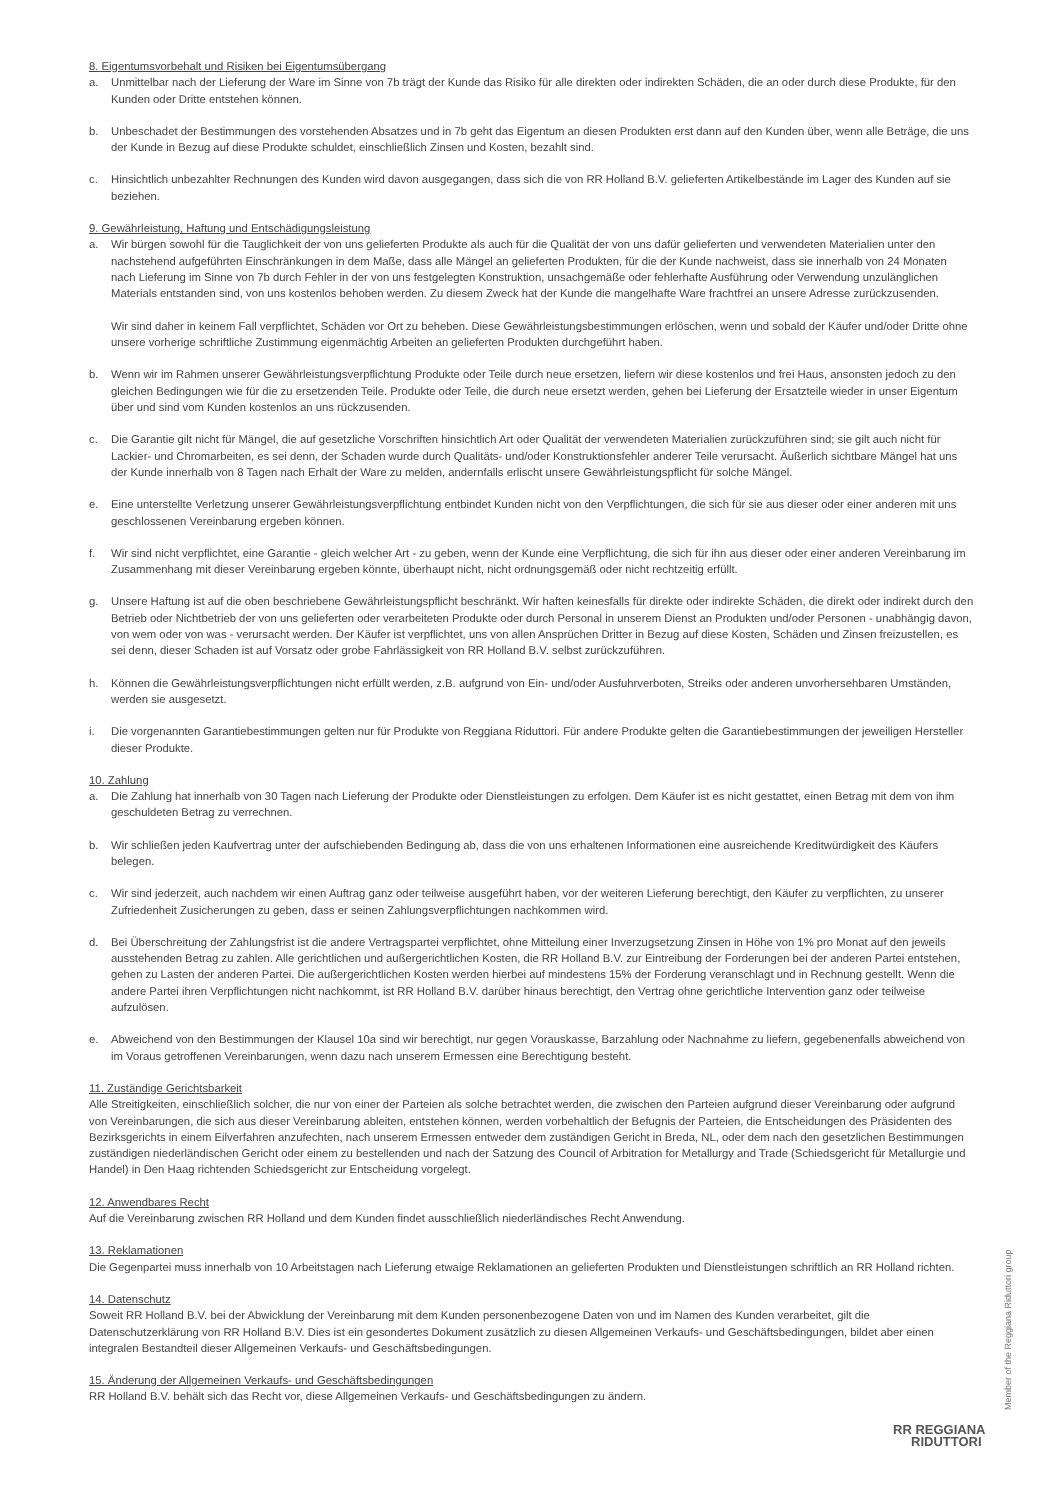8. Eigentumsvorbehalt und Risiken bei Eigentumsübergang
a. Unmittelbar nach der Lieferung der Ware im Sinne von 7b trägt der Kunde das Risiko für alle direkten oder indirekten Schäden, die an oder durch diese Produkte, für den Kunden oder Dritte entstehen können.
b. Unbeschadet der Bestimmungen des vorstehenden Absatzes und in 7b geht das Eigentum an diesen Produkten erst dann auf den Kunden über, wenn alle Beträge, die uns der Kunde in Bezug auf diese Produkte schuldet, einschließlich Zinsen und Kosten, bezahlt sind.
c. Hinsichtlich unbezahlter Rechnungen des Kunden wird davon ausgegangen, dass sich die von RR Holland B.V. gelieferten Artikelbestände im Lager des Kunden auf sie beziehen.
9. Gewährleistung, Haftung und Entschädigungsleistung
a. Wir bürgen sowohl für die Tauglichkeit der von uns gelieferten Produkte als auch für die Qualität der von uns dafür gelieferten und verwendeten Materialien unter den nachstehend aufgeführten Einschränkungen in dem Maße, dass alle Mängel an gelieferten Produkten, für die der Kunde nachweist, dass sie innerhalb von 24 Monaten nach Lieferung im Sinne von 7b durch Fehler in der von uns festgelegten Konstruktion, unsachgemäße oder fehlerhafte Ausführung oder Verwendung unzulänglichen Materials entstanden sind, von uns kostenlos behoben werden. Zu diesem Zweck hat der Kunde die mangelhafte Ware frachtfrei an unsere Adresse zurückzusenden.
Wir sind daher in keinem Fall verpflichtet, Schäden vor Ort zu beheben. Diese Gewährleistungsbestimmungen erlöschen, wenn und sobald der Käufer und/oder Dritte ohne unsere vorherige schriftliche Zustimmung eigenmächtig Arbeiten an gelieferten Produkten durchgeführt haben.
b. Wenn wir im Rahmen unserer Gewährleistungsverpflichtung Produkte oder Teile durch neue ersetzen, liefern wir diese kostenlos und frei Haus, ansonsten jedoch zu den gleichen Bedingungen wie für die zu ersetzenden Teile. Produkte oder Teile, die durch neue ersetzt werden, gehen bei Lieferung der Ersatzteile wieder in unser Eigentum über und sind vom Kunden kostenlos an uns rückzusenden.
c. Die Garantie gilt nicht für Mängel, die auf gesetzliche Vorschriften hinsichtlich Art oder Qualität der verwendeten Materialien zurückzuführen sind; sie gilt auch nicht für Lackier- und Chromarbeiten, es sei denn, der Schaden wurde durch Qualitäts- und/oder Konstruktionsfehler anderer Teile verursacht. Äußerlich sichtbare Mängel hat uns der Kunde innerhalb von 8 Tagen nach Erhalt der Ware zu melden, andernfalls erlischt unsere Gewährleistungspflicht für solche Mängel.
e. Eine unterstellte Verletzung unserer Gewährleistungsverpflichtung entbindet Kunden nicht von den Verpflichtungen, die sich für sie aus dieser oder einer anderen mit uns geschlossenen Vereinbarung ergeben können.
f. Wir sind nicht verpflichtet, eine Garantie - gleich welcher Art - zu geben, wenn der Kunde eine Verpflichtung, die sich für ihn aus dieser oder einer anderen Vereinbarung im Zusammenhang mit dieser Vereinbarung ergeben könnte, überhaupt nicht, nicht ordnungsgemäß oder nicht rechtzeitig erfüllt.
g. Unsere Haftung ist auf die oben beschriebene Gewährleistungspflicht beschränkt. Wir haften keinesfalls für direkte oder indirekte Schäden, die direkt oder indirekt durch den Betrieb oder Nichtbetrieb der von uns gelieferten oder verarbeiteten Produkte oder durch Personal in unserem Dienst an Produkten und/oder Personen - unabhängig davon, von wem oder von was - verursacht werden. Der Käufer ist verpflichtet, uns von allen Ansprüchen Dritter in Bezug auf diese Kosten, Schäden und Zinsen freizustellen, es sei denn, dieser Schaden ist auf Vorsatz oder grobe Fahrlässigkeit von RR Holland B.V. selbst zurückzuführen.
h. Können die Gewährleistungsverpflichtungen nicht erfüllt werden, z.B. aufgrund von Ein- und/oder Ausfuhrverboten, Streiks oder anderen unvorhersehbaren Umständen, werden sie ausgesetzt.
i. Die vorgenannten Garantiebestimmungen gelten nur für Produkte von Reggiana Riduttori. Für andere Produkte gelten die Garantiebestimmungen der jeweiligen Hersteller dieser Produkte.
10. Zahlung
a. Die Zahlung hat innerhalb von 30 Tagen nach Lieferung der Produkte oder Dienstleistungen zu erfolgen. Dem Käufer ist es nicht gestattet, einen Betrag mit dem von ihm geschuldeten Betrag zu verrechnen.
b. Wir schließen jeden Kaufvertrag unter der aufschiebenden Bedingung ab, dass die von uns erhaltenen Informationen eine ausreichende Kreditwürdigkeit des Käufers belegen.
c. Wir sind jederzeit, auch nachdem wir einen Auftrag ganz oder teilweise ausgeführt haben, vor der weiteren Lieferung berechtigt, den Käufer zu verpflichten, zu unserer Zufriedenheit Zusicherungen zu geben, dass er seinen Zahlungsverpflichtungen nachkommen wird.
d. Bei Überschreitung der Zahlungsfrist ist die andere Vertragspartei verpflichtet, ohne Mitteilung einer Inverzugsetzung Zinsen in Höhe von 1% pro Monat auf den jeweils ausstehenden Betrag zu zahlen. Alle gerichtlichen und außergerichtlichen Kosten, die RR Holland B.V. zur Eintreibung der Forderungen bei der anderen Partei entstehen, gehen zu Lasten der anderen Partei. Die außergerichtlichen Kosten werden hierbei auf mindestens 15% der Forderung veranschlagt und in Rechnung gestellt. Wenn die andere Partei ihren Verpflichtungen nicht nachkommt, ist RR Holland B.V. darüber hinaus berechtigt, den Vertrag ohne gerichtliche Intervention ganz oder teilweise aufzulösen.
e. Abweichend von den Bestimmungen der Klausel 10a sind wir berechtigt, nur gegen Vorauskasse, Barzahlung oder Nachnahme zu liefern, gegebenenfalls abweichend von im Voraus getroffenen Vereinbarungen, wenn dazu nach unserem Ermessen eine Berechtigung besteht.
11. Zuständige Gerichtsbarkeit
Alle Streitigkeiten, einschließlich solcher, die nur von einer der Parteien als solche betrachtet werden, die zwischen den Parteien aufgrund dieser Vereinbarung oder aufgrund von Vereinbarungen, die sich aus dieser Vereinbarung ableiten, entstehen können, werden vorbehaltlich der Befugnis der Parteien, die Entscheidungen des Präsidenten des Bezirksgerichts in einem Eilverfahren anzufechten, nach unserem Ermessen entweder dem zuständigen Gericht in Breda, NL, oder dem nach den gesetzlichen Bestimmungen zuständigen niederländischen Gericht oder einem zu bestellenden und nach der Satzung des Council of Arbitration for Metallurgy and Trade (Schiedsgericht für Metallurgie und Handel) in Den Haag richtenden Schiedsgericht zur Entscheidung vorgelegt.
12. Anwendbares Recht
Auf die Vereinbarung zwischen RR Holland und dem Kunden findet ausschließlich niederländisches Recht Anwendung.
13. Reklamationen
Die Gegenpartei muss innerhalb von 10 Arbeitstagen nach Lieferung etwaige Reklamationen an gelieferten Produkten und Dienstleistungen schriftlich an RR Holland richten.
14. Datenschutz
Soweit RR Holland B.V. bei der Abwicklung der Vereinbarung mit dem Kunden personenbezogene Daten von und im Namen des Kunden verarbeitet, gilt die Datenschutzerklärung von RR Holland B.V. Dies ist ein gesondertes Dokument zusätzlich zu diesen Allgemeinen Verkaufs- und Geschäftsbedingungen, bildet aber einen integralen Bestandteil dieser Allgemeinen Verkaufs- und Geschäftsbedingungen.
15. Änderung der Allgemeinen Verkaufs- und Geschäftsbedingungen
RR Holland B.V. behält sich das Recht vor, diese Allgemeinen Verkaufs- und Geschäftsbedingungen zu ändern.
Member of the Reggiana Riduttori group
RR REGGIANA
RIDUTTORI